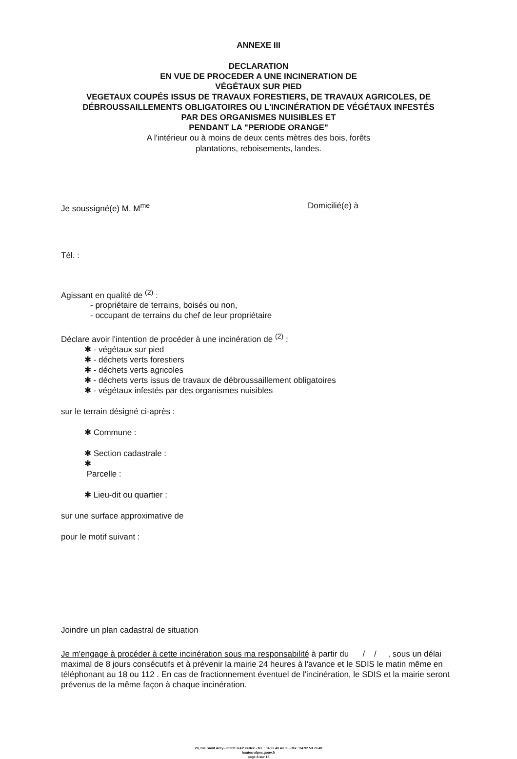ANNEXE III
DECLARATION
EN VUE DE PROCEDER A UNE INCINERATION DE
VÉGÉTAUX SUR PIED
VEGETAUX COUPÉS ISSUS DE TRAVAUX FORESTIERS, DE TRAVAUX AGRICOLES, DE
DÉBROUSSAILLEMENTS OBLIGATOIRES OU L'INCINÉRATION DE VÉGÉTAUX INFESTÉS
PAR DES ORGANISMES NUISIBLES ET
PENDANT LA "PERIODE ORANGE"
A l'intérieur ou à moins de deux cents mètres des bois, forêts
plantations, reboisements, landes.
Je soussigné(e) M. M<sup>me</sup> Domicilié(e) à
Tél. :
Agissant en qualité de <sup>(2)</sup> :
- propriétaire de terrains, boisés ou non,
- occupant de terrains du chef de leur propriétaire
Déclare avoir l'intention de procéder à une incinération de <sup>(2)</sup> :
✱ - végétaux sur pied
✱ - déchets verts forestiers
✱ - déchets verts agricoles
✱ - déchets verts issus de travaux de débroussaillement obligatoires
✱ - végétaux infestés par des organismes nuisibles
sur le terrain désigné ci-après :
✱ Commune :
✱ Section cadastrale :
✱
Parcelle :
✱ Lieu-dit ou quartier :
sur une surface approximative de
pour le motif suivant :
Joindre un plan cadastral de situation
Je m'engage à procéder à cette incinération sous ma responsabilité à partir du / / , sous un délai maximal de 8 jours consécutifs et à prévenir la mairie 24 heures à l'avance et le SDIS le matin même en téléphonant au 18 ou 112 . En cas de fractionnement éventuel de l'incinération, le SDIS et la mairie seront prévenus de la même façon à chaque incinération.
28, rue Saint Arey - 05011 GAP cedex - tél. : 04 92 40 48 00 - fax : 04 92 53 79 49
hautes-alpes.gouv.fr
page 8 sur 15